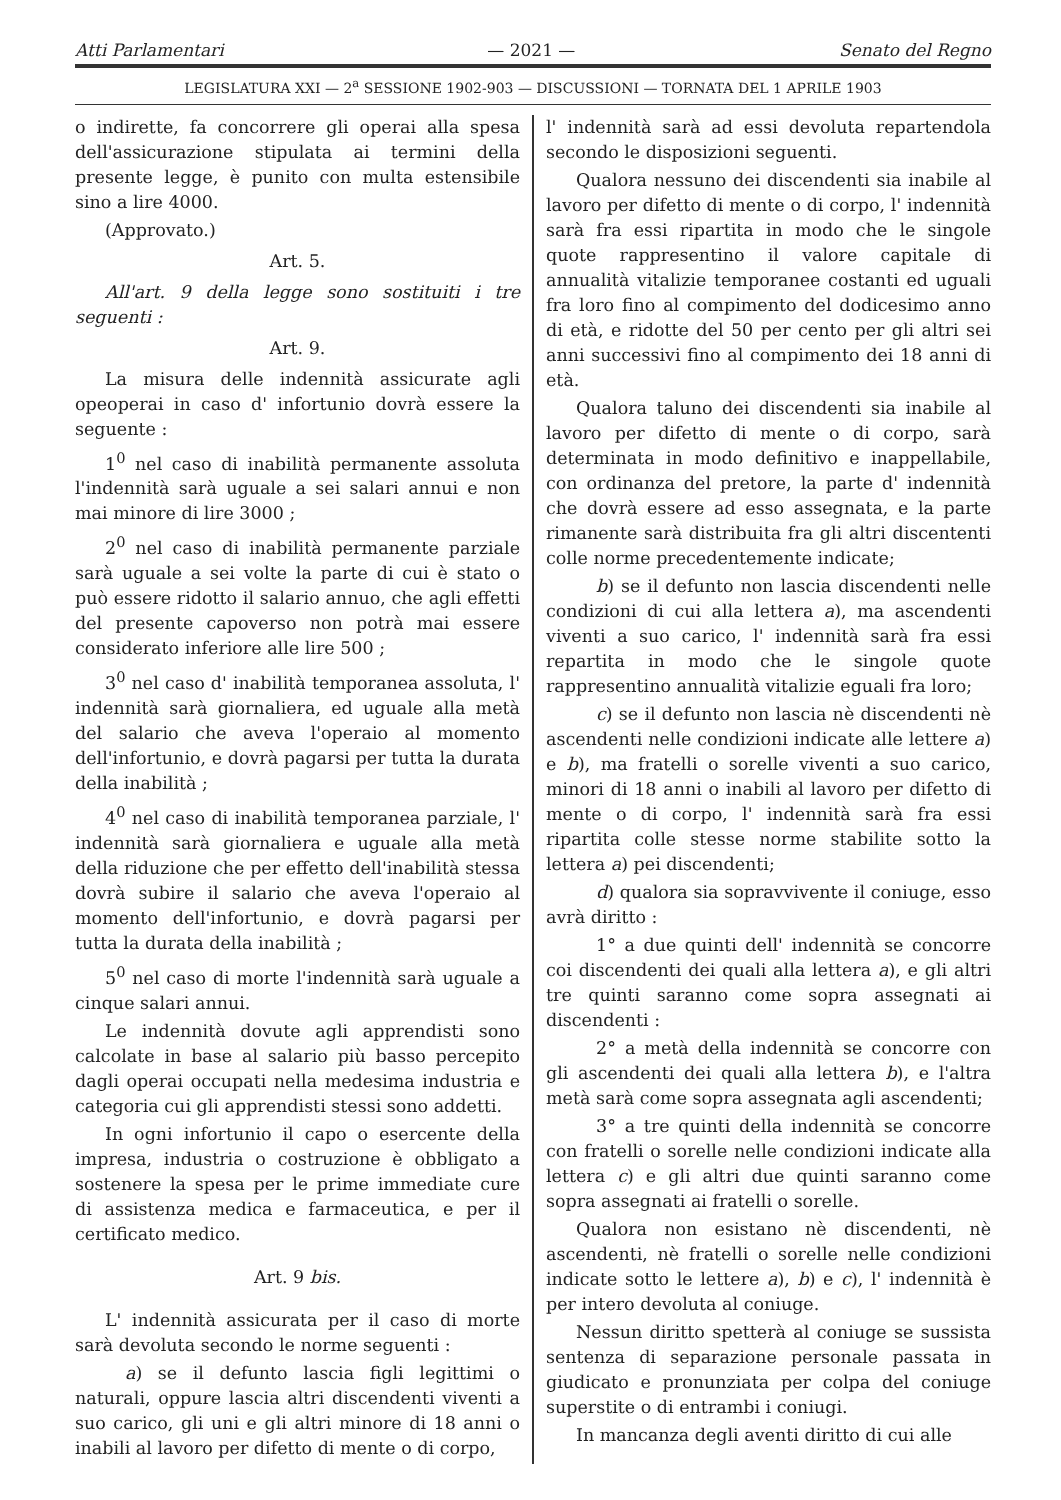Atti Parlamentari — 2021 — Senato del Regno
LEGISLATURA XXI — 2<sup>a</sup> SESSIONE 1902-903 — DISCUSSIONI — TORNATA DEL 1 APRILE 1903
o indirette, fa concorrere gli operai alla spesa dell'assicurazione stipulata ai termini della presente legge, è punito con multa estensibile sino a lire 4000.
(Approvato.)
Art. 5.
All'art. 9 della legge sono sostituiti i tre seguenti :
Art. 9.
La misura delle indennità assicurate agli opeoperai in caso d' infortunio dovrà essere la seguente :
1<sup>0</sup> nel caso di inabilità permanente assoluta l'indennità sarà uguale a sei salari annui e non mai minore di lire 3000 ;
2<sup>0</sup> nel caso di inabilità permanente parziale sarà uguale a sei volte la parte di cui è stato o può essere ridotto il salario annuo, che agli effetti del presente capoverso non potrà mai essere considerato inferiore alle lire 500 ;
3<sup>0</sup> nel caso d' inabilità temporanea assoluta, l' indennità sarà giornaliera, ed uguale alla metà del salario che aveva l'operaio al momento dell'infortunio, e dovrà pagarsi per tutta la durata della inabilità ;
4<sup>0</sup> nel caso di inabilità temporanea parziale, l' indennità sarà giornaliera e uguale alla metà della riduzione che per effetto dell'inabilità stessa dovrà subire il salario che aveva l'operaio al momento dell'infortunio, e dovrà pagarsi per tutta la durata della inabilità ;
5<sup>0</sup> nel caso di morte l'indennità sarà uguale a cinque salari annui.
Le indennità dovute agli apprendisti sono calcolate in base al salario più basso percepito dagli operai occupati nella medesima industria e categoria cui gli apprendisti stessi sono addetti.
In ogni infortunio il capo o esercente della impresa, industria o costruzione è obbligato a sostenere la spesa per le prime immediate cure di assistenza medica e farmaceutica, e per il certificato medico.
Art. 9 bis.
L' indennità assicurata per il caso di morte sarà devoluta secondo le norme seguenti :
a) se il defunto lascia figli legittimi o naturali, oppure lascia altri discendenti viventi a suo carico, gli uni e gli altri minore di 18 anni o inabili al lavoro per difetto di mente o di corpo,
l' indennità sarà ad essi devoluta repartendola secondo le disposizioni seguenti.
Qualora nessuno dei discendenti sia inabile al lavoro per difetto di mente o di corpo, l' indennità sarà fra essi ripartita in modo che le singole quote rappresentino il valore capitale di annualità vitalizie temporanee costanti ed uguali fra loro fino al compimento del dodicesimo anno di età, e ridotte del 50 per cento per gli altri sei anni successivi fino al compimento dei 18 anni di età.
Qualora taluno dei discendenti sia inabile al lavoro per difetto di mente o di corpo, sarà determinata in modo definitivo e inappellabile, con ordinanza del pretore, la parte d' indennità che dovrà essere ad esso assegnata, e la parte rimanente sarà distribuita fra gli altri discententi colle norme precedentemente indicate;
b) se il defunto non lascia discendenti nelle condizioni di cui alla lettera a), ma ascendenti viventi a suo carico, l' indennità sarà fra essi repartita in modo che le singole quote rappresentino annualità vitalizie eguali fra loro;
c) se il defunto non lascia nè discendenti nè ascendenti nelle condizioni indicate alle lettere a) e b), ma fratelli o sorelle viventi a suo carico, minori di 18 anni o inabili al lavoro per difetto di mente o di corpo, l' indennità sarà fra essi ripartita colle stesse norme stabilite sotto la lettera a) pei discendenti;
d) qualora sia sopravvivente il coniuge, esso avrà diritto :
1° a due quinti dell' indennità se concorre coi discendenti dei quali alla lettera a), e gli altri tre quinti saranno come sopra assegnati ai discendenti :
2° a metà della indennità se concorre con gli ascendenti dei quali alla lettera b), e l'altra metà sarà come sopra assegnata agli ascendenti;
3° a tre quinti della indennità se concorre con fratelli o sorelle nelle condizioni indicate alla lettera c) e gli altri due quinti saranno come sopra assegnati ai fratelli o sorelle.
Qualora non esistano nè discendenti, nè ascendenti, nè fratelli o sorelle nelle condizioni indicate sotto le lettere a), b) e c), l' indennità è per intero devoluta al coniuge.
Nessun diritto spetterà al coniuge se sussista sentenza di separazione personale passata in giudicato e pronunziata per colpa del coniuge superstite o di entrambi i coniugi.
In mancanza degli aventi diritto di cui alle